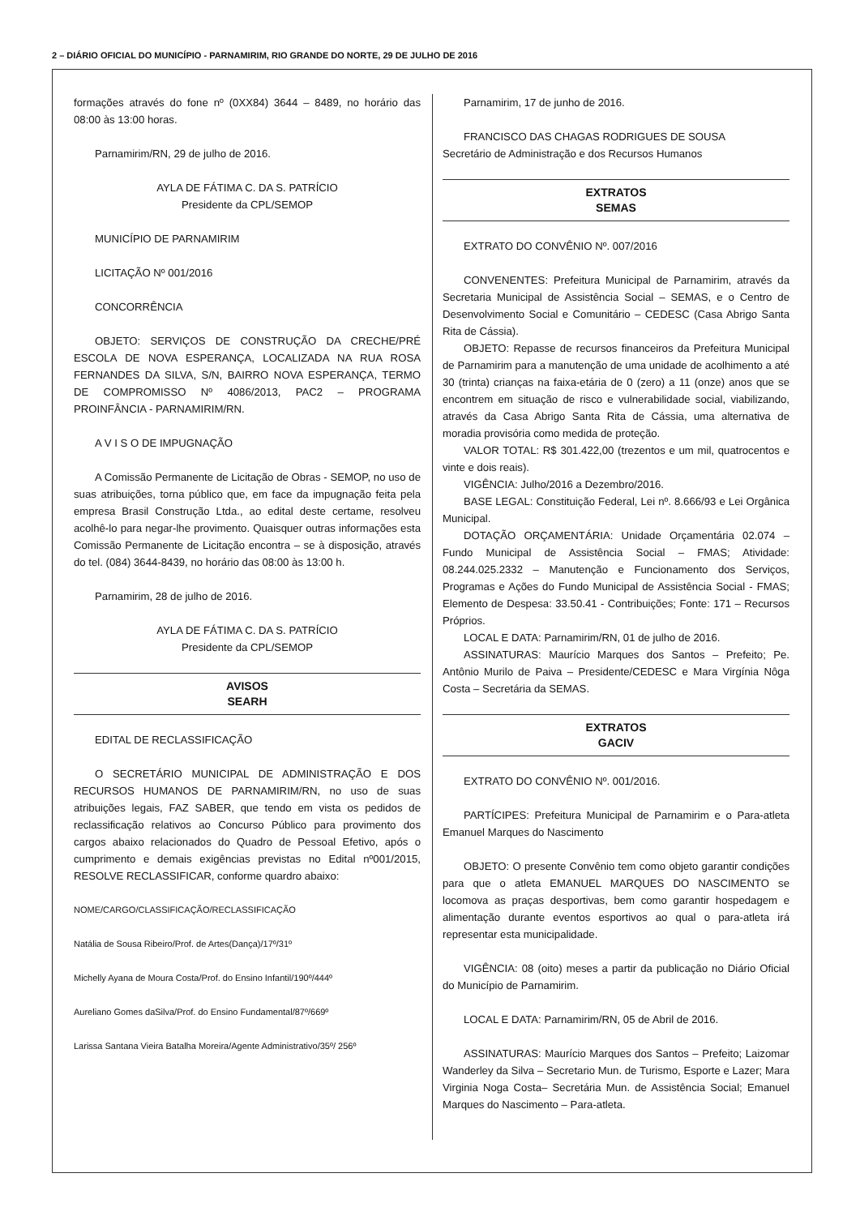2 – DIÁRIO OFICIAL DO MUNICÍPIO - PARNAMIRIM, RIO GRANDE DO NORTE, 29 DE JULHO DE 2016
formações através do fone nº (0XX84) 3644 – 8489, no horário das 08:00 às 13:00 horas.
Parnamirim/RN, 29 de julho de 2016.
AYLA DE FÁTIMA C. DA S. PATRÍCIO
Presidente da CPL/SEMOP
MUNICÍPIO DE PARNAMIRIM
LICITAÇÃO Nº 001/2016
CONCORRÊNCIA
OBJETO: SERVIÇOS DE CONSTRUÇÃO DA CRECHE/PRÉ ESCOLA DE NOVA ESPERANÇA, LOCALIZADA NA RUA ROSA FERNANDES DA SILVA, S/N, BAIRRO NOVA ESPERANÇA, TERMO DE COMPROMISSO Nº 4086/2013, PAC2 – PROGRAMA PROINFÂNCIA - PARNAMIRIM/RN.
A V I S O DE IMPUGNAÇÃO
A Comissão Permanente de Licitação de Obras - SEMOP, no uso de suas atribuições, torna público que, em face da impugnação feita pela empresa Brasil Construção Ltda., ao edital deste certame, resolveu acolhê-lo para negar-lhe provimento. Quaisquer outras informações esta Comissão Permanente de Licitação encontra – se à disposição, através do tel. (084) 3644-8439, no horário das 08:00 às 13:00 h.
Parnamirim, 28 de julho de 2016.
AYLA DE FÁTIMA C. DA S. PATRÍCIO
Presidente da CPL/SEMOP
AVISOS
SEARH
EDITAL DE RECLASSIFICAÇÃO
O SECRETÁRIO MUNICIPAL DE ADMINISTRAÇÃO E DOS RECURSOS HUMANOS DE PARNAMIRIM/RN, no uso de suas atribuições legais, FAZ SABER, que tendo em vista os pedidos de reclassificação relativos ao Concurso Público para provimento dos cargos abaixo relacionados do Quadro de Pessoal Efetivo, após o cumprimento e demais exigências previstas no Edital nº001/2015, RESOLVE RECLASSIFICAR, conforme quardro abaixo:
NOME/CARGO/CLASSIFICAÇÃO/RECLASSIFICAÇÃO
Natália de Sousa Ribeiro/Prof. de Artes(Dança)/17º/31º
Michelly Ayana de Moura Costa/Prof. do Ensino Infantil/190º/444º
Aureliano Gomes daSilva/Prof. do Ensino Fundamental/87º/669º
Larissa Santana Vieira Batalha Moreira/Agente Administrativo/35º/ 256º
Parnamirim, 17 de junho de 2016.
FRANCISCO DAS CHAGAS RODRIGUES DE SOUSA
Secretário de Administração e dos Recursos Humanos
EXTRATOS
SEMAS
EXTRATO DO CONVÊNIO Nº. 007/2016
CONVENENTES: Prefeitura Municipal de Parnamirim, através da Secretaria Municipal de Assistência Social – SEMAS, e o Centro de Desenvolvimento Social e Comunitário – CEDESC (Casa Abrigo Santa Rita de Cássia).
OBJETO: Repasse de recursos financeiros da Prefeitura Municipal de Parnamirim para a manutenção de uma unidade de acolhimento a até 30 (trinta) crianças na faixa-etária de 0 (zero) a 11 (onze) anos que se encontrem em situação de risco e vulnerabilidade social, viabilizando, através da Casa Abrigo Santa Rita de Cássia, uma alternativa de moradia provisória como medida de proteção.
VALOR TOTAL: R$ 301.422,00 (trezentos e um mil, quatrocentos e vinte e dois reais).
VIGÊNCIA: Julho/2016 a Dezembro/2016.
BASE LEGAL: Constituição Federal, Lei nº. 8.666/93 e Lei Orgânica Municipal.
DOTAÇÃO ORÇAMENTÁRIA: Unidade Orçamentária 02.074 – Fundo Municipal de Assistência Social – FMAS; Atividade: 08.244.025.2332 – Manutenção e Funcionamento dos Serviços, Programas e Ações do Fundo Municipal de Assistência Social - FMAS; Elemento de Despesa: 33.50.41 - Contribuições; Fonte: 171 – Recursos Próprios.
LOCAL E DATA: Parnamirim/RN, 01 de julho de 2016.
ASSINATURAS: Maurício Marques dos Santos – Prefeito; Pe. Antônio Murilo de Paiva – Presidente/CEDESC e Mara Virgínia Nôga Costa – Secretária da SEMAS.
EXTRATOS
GACIV
EXTRATO DO CONVÊNIO Nº. 001/2016.
PARTÍCIPES: Prefeitura Municipal de Parnamirim e o Para-atleta Emanuel Marques do Nascimento
OBJETO: O presente Convênio tem como objeto garantir condições para que o atleta EMANUEL MARQUES DO NASCIMENTO se locomova as praças desportivas, bem como garantir hospedagem e alimentação durante eventos esportivos ao qual o para-atleta irá representar esta municipalidade.
VIGÊNCIA: 08 (oito) meses a partir da publicação no Diário Oficial do Município de Parnamirim.
LOCAL E DATA: Parnamirim/RN, 05 de Abril de 2016.
ASSINATURAS: Maurício Marques dos Santos – Prefeito; Laizomar Wanderley da Silva – Secretario Mun. de Turismo, Esporte e Lazer; Mara Virginia Noga Costa– Secretária Mun. de Assistência Social; Emanuel Marques do Nascimento – Para-atleta.